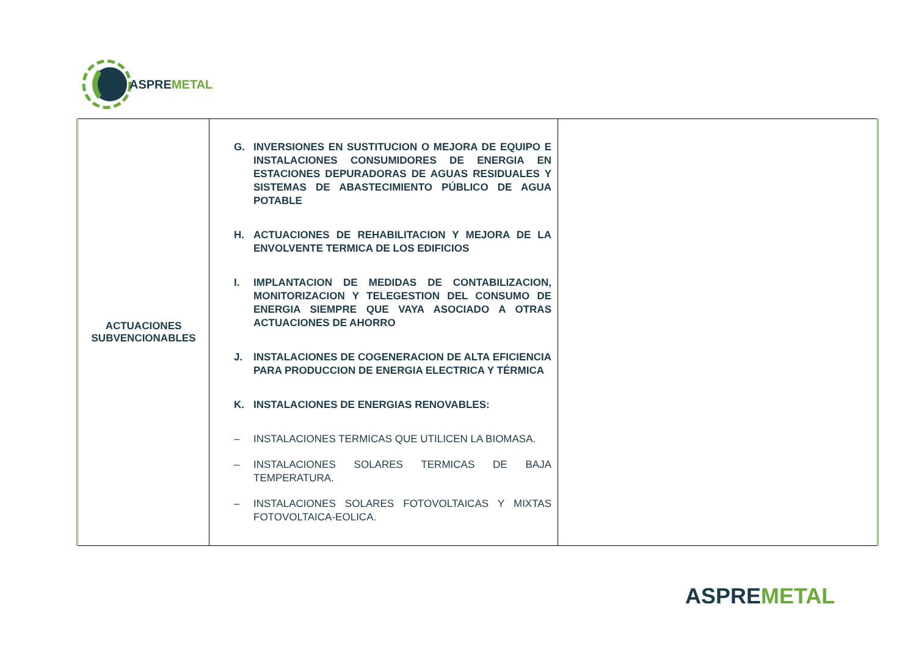ASPREMETAL
| ACTUACIONES SUBVENCIONABLES | G. INVERSIONES EN SUSTITUCION O MEJORA DE EQUIPO E INSTALACIONES CONSUMIDORES DE ENERGIA EN ESTACIONES DEPURADORAS DE AGUAS RESIDUALES Y SISTEMAS DE ABASTECIMIENTO PÚBLICO DE AGUA POTABLE H. ACTUACIONES DE REHABILITACION Y MEJORA DE LA ENVOLVENTE TERMICA DE LOS EDIFICIOS I. IMPLANTACION DE MEDIDAS DE CONTABILIZACION, MONITORIZACION Y TELEGESTION DEL CONSUMO DE ENERGIA SIEMPRE QUE VAYA ASOCIADO A OTRAS ACTUACIONES DE AHORRO J. INSTALACIONES DE COGENERACION DE ALTA EFICIENCIA PARA PRODUCCION DE ENERGIA ELECTRICA Y TÉRMICA K. INSTALACIONES DE ENERGIAS RENOVABLES: – INSTALACIONES TERMICAS QUE UTILICEN LA BIOMASA. – INSTALACIONES SOLARES TERMICAS DE BAJA TEMPERATURA. – INSTALACIONES SOLARES FOTOVOLTAICAS Y MIXTAS FOTOVOLTAICA-EOLICA. | |
ASPREMETAL